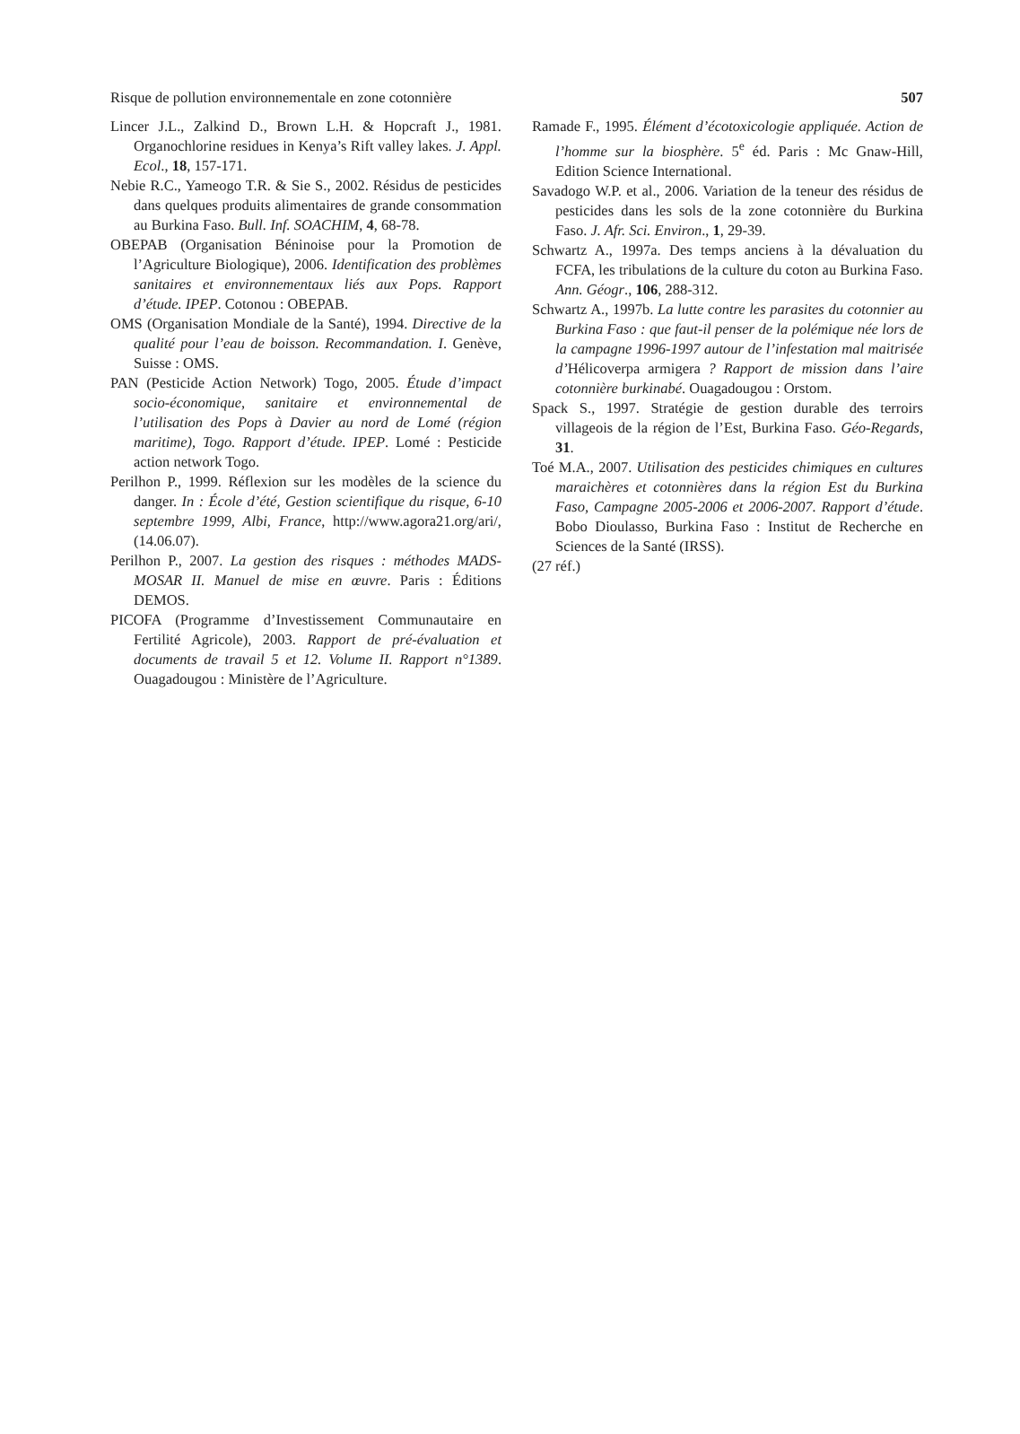Risque de pollution environnementale en zone cotonnière 507
Lincer J.L., Zalkind D., Brown L.H. & Hopcraft J., 1981. Organochlorine residues in Kenya’s Rift valley lakes. J. Appl. Ecol., 18, 157-171.
Nebie R.C., Yameogo T.R. & Sie S., 2002. Résidus de pesticides dans quelques produits alimentaires de grande consommation au Burkina Faso. Bull. Inf. SOACHIM, 4, 68-78.
OBEPAB (Organisation Béninoise pour la Promotion de l’Agriculture Biologique), 2006. Identification des problèmes sanitaires et environnementaux liés aux Pops. Rapport d’étude. IPEP. Cotonou : OBEPAB.
OMS (Organisation Mondiale de la Santé), 1994. Directive de la qualité pour l’eau de boisson. Recommandation. I. Genève, Suisse : OMS.
PAN (Pesticide Action Network) Togo, 2005. Étude d’impact socio-économique, sanitaire et environnemental de l’utilisation des Pops à Davier au nord de Lomé (région maritime), Togo. Rapport d’étude. IPEP. Lomé : Pesticide action network Togo.
Perilhon P., 1999. Réflexion sur les modèles de la science du danger. In : École d’été, Gestion scientifique du risque, 6-10 septembre 1999, Albi, France, http://www.agora21.org/ari/, (14.06.07).
Perilhon P., 2007. La gestion des risques : méthodes MADS-MOSAR II. Manuel de mise en œuvre. Paris : Éditions DEMOS.
PICOFA (Programme d’Investissement Communautaire en Fertilité Agricole), 2003. Rapport de pré-évaluation et documents de travail 5 et 12. Volume II. Rapport n°1389. Ouagadougou : Ministère de l’Agriculture.
Ramade F., 1995. Élément d’écotoxicologie appliquée. Action de l’homme sur la biosphère. 5<sup>e</sup> éd. Paris : Mc Gnaw-Hill, Edition Science International.
Savadogo W.P. et al., 2006. Variation de la teneur des résidus de pesticides dans les sols de la zone cotonnière du Burkina Faso. J. Afr. Sci. Environ., 1, 29-39.
Schwartz A., 1997a. Des temps anciens à la dévaluation du FCFA, les tribulations de la culture du coton au Burkina Faso. Ann. Géogr., 106, 288-312.
Schwartz A., 1997b. La lutte contre les parasites du cotonnier au Burkina Faso : que faut-il penser de la polémique née lors de la campagne 1996-1997 autour de l’infestation mal maitrisée d’Hélicoverpa armigera ? Rapport de mission dans l’aire cotonnière burkinabé. Ouagadougou : Orstom.
Spack S., 1997. Stratégie de gestion durable des terroirs villageois de la région de l’Est, Burkina Faso. Géo-Regards, 31.
Toé M.A., 2007. Utilisation des pesticides chimiques en cultures maraichères et cotonnières dans la région Est du Burkina Faso, Campagne 2005-2006 et 2006-2007. Rapport d’étude. Bobo Dioulasso, Burkina Faso : Institut de Recherche en Sciences de la Santé (IRSS).
(27 réf.)